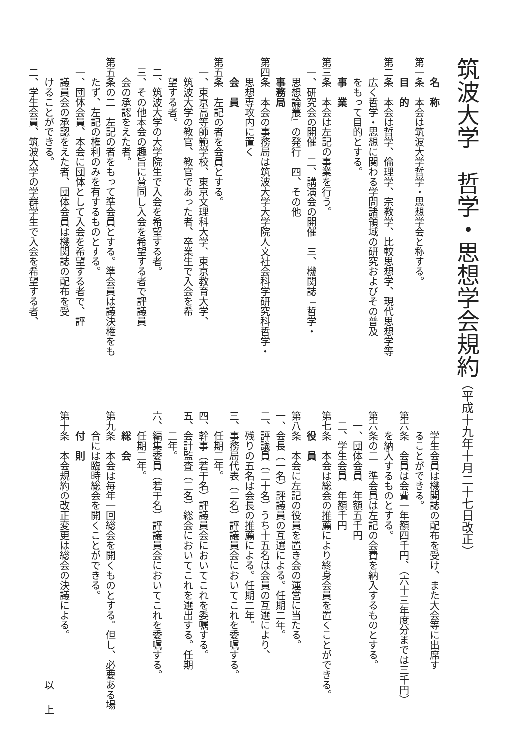筑波大学　哲学・思想学会規約（平成十九年十月二十七日改正）
名　称
第一条　本会は筑波大学哲学・思想学会と称する。
目　的
第二条　本会は哲学、倫理学、宗教学、比較思想学、現代思想学等
広く哲学・思想に関わる学問諸領域の研究およびその普及
をもって目的とする。
事　業
第三条　本会は左記の事業を行う。
一、研究会の開催　二、講演会の開催　三、機関誌『哲学・
思想論叢』の発行　四、その他
事務局
第四条　本会の事務局は筑波大学大学院人文社会科学研究科哲学・
思想専攻内に置く
会　員
第五条　左記の者を会員とする。
一、東京高等師範学校、東京文理科大学、東京教育大学、
筑波大学の教官、教官であった者、卒業生で入会を希
望する者。
二、筑波大学の大学院生で入会を希望する者。
三、その他本会の趣旨に賛同し入会を希望する者で評議員
会の承認をえた者。
第五条の二　左記の者をもって準会員とする。準会員は議決権をも
たず、左記の権利のみを有するものとする。
一、団体会員、本会に団体として入会を希望する者で、評
議員会の承認をえた者、団体会員は機関誌の配布を受
けることができる。
二、学生会員、筑波大学の学群学生で入会を希望する者、
学生会員は機関誌の配布を受け、また大会等に出席す
ることができる。
第六条　会員は会費一年額四千円、（六十三年度分までは三千円）
を納入するものとする。
第六条の二　準会員は左記の会費を納入するものとする。
一、団体会員　年額五千円
二、学生会員　年額千円
第七条　本会は総会の推薦により終身会員を置くことができる。
役　員
第八条　本会に左記の役員を置き会の運営に当たる。
一、会長（一名）評議員の互選による。任期二年。
二、評議員（二十名）うち十五名は会員の互選により、
残りの五名は会長の推薦による。任期二年。
三、事務局代表（二名）評議員会においてこれを委嘱する。
任期二年。
四、幹事（若干名）評議員会においてこれを委嘱する。
五、会計監査（二名）総会においてこれを選出する。任期
二年。
六、編集委員（若干名）評議員会においてこれを委嘱する。
任期二年。
総　会
第九条　本会は毎年一回総会を開くものとする。但し、必要ある場
合には臨時総会を開くことができる。
付　則
第十条　本会規約の改正変更は総会の決議による。
以上